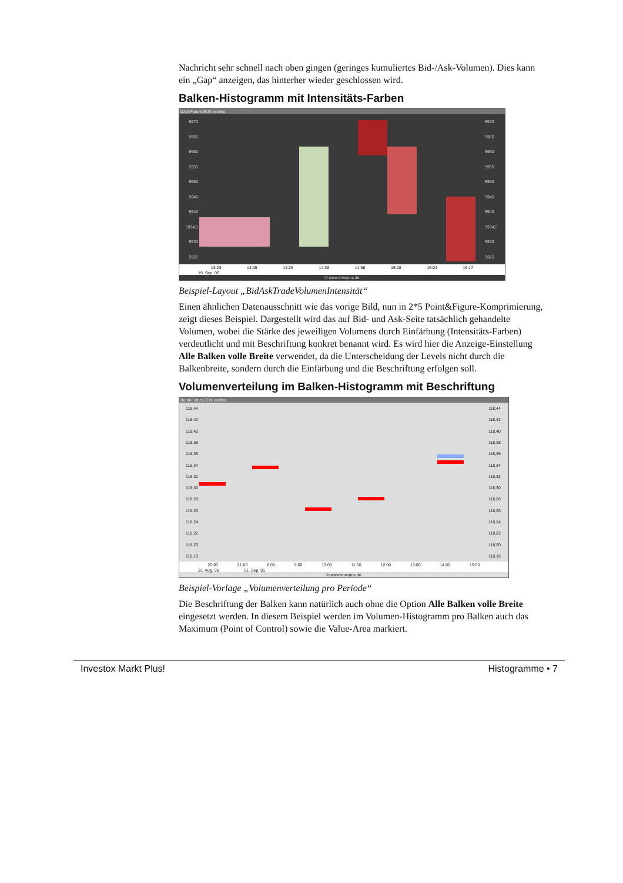Nachricht sehr schnell nach oben gingen (geringes kumuliertes Bid-/Ask-Volumen). Dies kann ein „Gap“ anzeigen, das hinterher wieder geschlossen wird.
Balken-Histogramm mit Intensitäts-Farben
DAX-Future EUX endlos
5970
5965
5960
5955
5950
5945
5940
5934,5
5930
5925
5970
5965
5960
5955
5950
5945
5940
5934,5
5930
5925
13:23 14:05 14:25 14:30 14:58 15:28 16:04 16:17
19. Sep. 06
© www.investox.de
Beispiel-Layout „BidAskTradeVolumenIntensität“
Einen ähnlichen Datenausschnitt wie das vorige Bild, nun in 2*5 Point&Figure-Komprimierung, zeigt dieses Beispiel. Dargestellt wird das auf Bid- und Ask-Seite tatsächlich gehandelte Volumen, wobei die Stärke des jeweiligen Volumens durch Einfärbung (Intensitäts-Farben) verdeutlicht und mit Beschriftung konkret benannt wird. Es wird hier die Anzeige-Einstellung Alle Balken volle Breite verwendet, da die Unterscheidung der Levels nicht durch die Balkenbreite, sondern durch die Einfärbung und die Beschriftung erfolgen soll.
Volumenverteilung im Balken-Histogramm mit Beschriftung
Bund-Future EUX endlos
118,44
118,42
118,40
118,38
118,36
118,34
118,32
118,30
118,28
118,26
118,24
118,22
118,20
118,18
118,44
118,42
118,40
118,38
118,36
118,34
118,32
118,30
118,28
118,26
118,24
118,22
118,20
118,18
20:00 21:00 8:00 9:00 10:00 11:00 12:00 13:00 14:00 15:00
31. Aug. 06 01. Sep. 06
© www.investox.de
Beispiel-Vorlage „Volumenverteilung pro Periode“
Die Beschriftung der Balken kann natürlich auch ohne die Option Alle Balken volle Breite eingesetzt werden. In diesem Beispiel werden im Volumen-Histogramm pro Balken auch das Maximum (Point of Control) sowie die Value-Area markiert.
Investox Markt Plus! Histogramme • 7